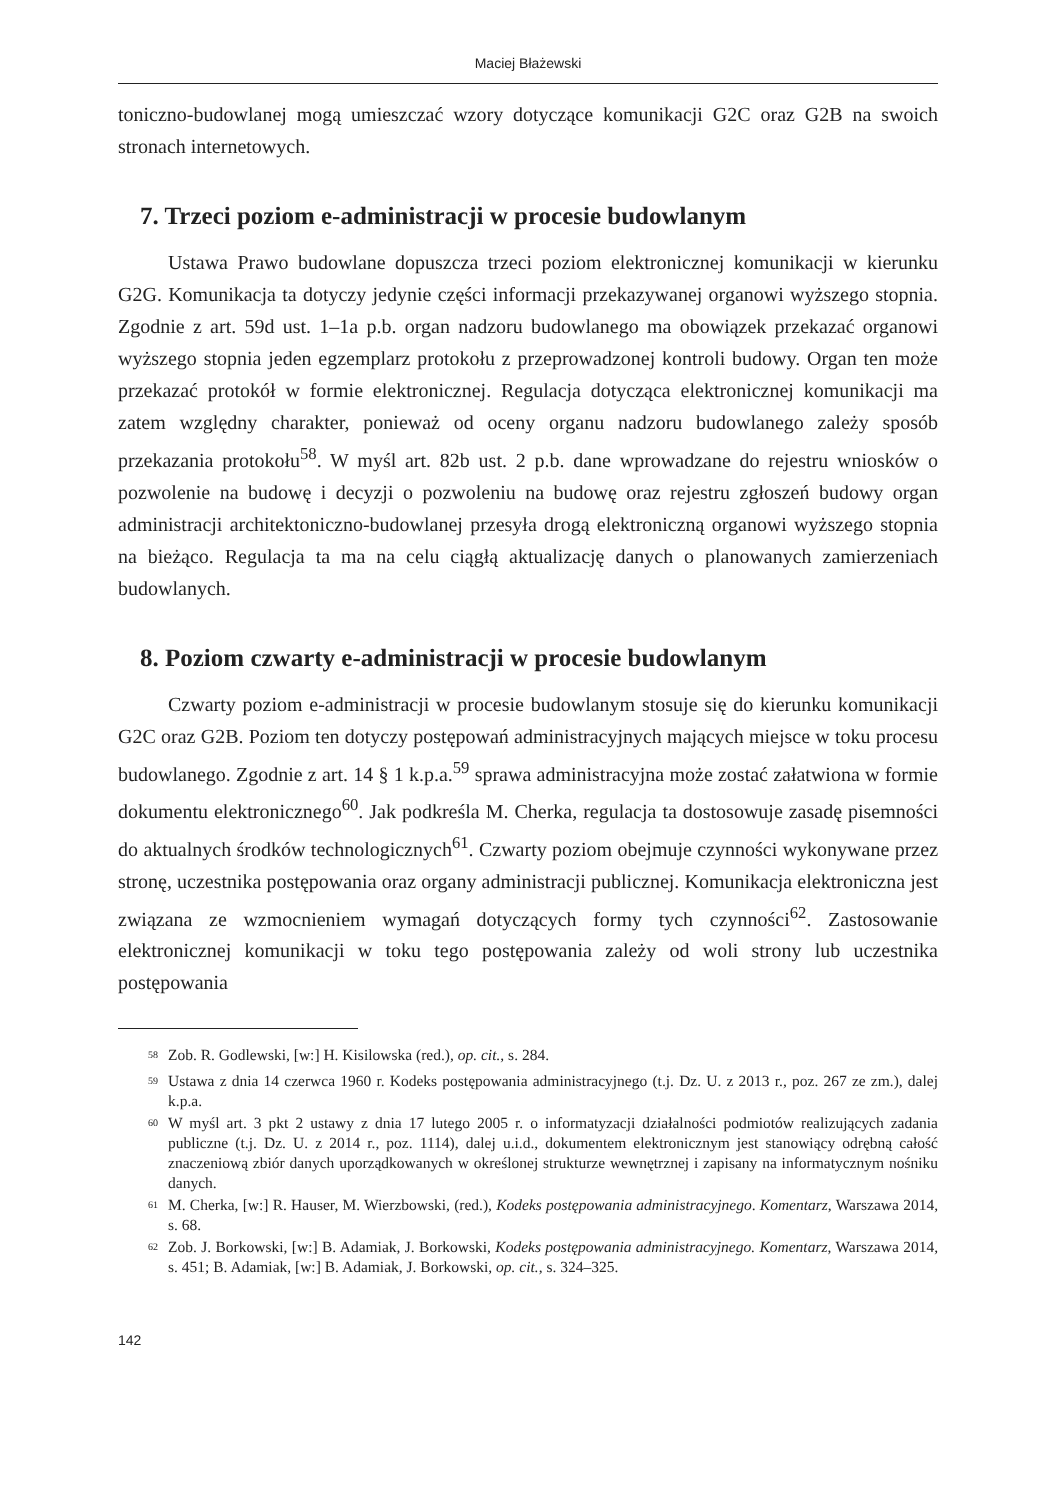Maciej Błażewski
toniczno-budowlanej mogą umieszczać wzory dotyczące komunikacji G2C oraz G2B na swoich stronach internetowych.
7. Trzeci poziom e-administracji w procesie budowlanym
Ustawa Prawo budowlane dopuszcza trzeci poziom elektronicznej komunikacji w kierunku G2G. Komunikacja ta dotyczy jedynie części informacji przekazywanej organowi wyższego stopnia. Zgodnie z art. 59d ust. 1–1a p.b. organ nadzoru budowlanego ma obowiązek przekazać organowi wyższego stopnia jeden egzemplarz protokołu z przeprowadzonej kontroli budowy. Organ ten może przekazać protokół w formie elektronicznej. Regulacja dotycząca elektronicznej komunikacji ma zatem względny charakter, ponieważ od oceny organu nadzoru budowlanego zależy sposób przekazania protokołu<sup>58</sup>. W myśl art. 82b ust. 2 p.b. dane wprowadzane do rejestru wniosków o pozwolenie na budowę i decyzji o pozwoleniu na budowę oraz rejestru zgłoszeń budowy organ administracji architektoniczno-budowlanej przesyła drogą elektroniczną organowi wyższego stopnia na bieżąco. Regulacja ta ma na celu ciągłą aktualizację danych o planowanych zamierzeniach budowlanych.
8. Poziom czwarty e-administracji w procesie budowlanym
Czwarty poziom e-administracji w procesie budowlanym stosuje się do kierunku komunikacji G2C oraz G2B. Poziom ten dotyczy postępowań administracyjnych mających miejsce w toku procesu budowlanego. Zgodnie z art. 14 § 1 k.p.a.<sup>59</sup> sprawa administracyjna może zostać załatwiona w formie dokumentu elektronicznego<sup>60</sup>. Jak podkreśla M. Cherka, regulacja ta dostosowuje zasadę pisemności do aktualnych środków technologicznych<sup>61</sup>. Czwarty poziom obejmuje czynności wykonywane przez stronę, uczestnika postępowania oraz organy administracji publicznej. Komunikacja elektroniczna jest związana ze wzmocnieniem wymagań dotyczących formy tych czynności<sup>62</sup>. Zastosowanie elektronicznej komunikacji w toku tego postępowania zależy od woli strony lub uczestnika postępowania
<sup>58</sup> Zob. R. Godlewski, [w:] H. Kisilowska (red.), op. cit., s. 284.
<sup>59</sup> Ustawa z dnia 14 czerwca 1960 r. Kodeks postępowania administracyjnego (t.j. Dz. U. z 2013 r., poz. 267 ze zm.), dalej k.p.a.
<sup>60</sup> W myśl art. 3 pkt 2 ustawy z dnia 17 lutego 2005 r. o informatyzacji działalności podmiotów realizujących zadania publiczne (t.j. Dz. U. z 2014 r., poz. 1114), dalej u.i.d., dokumentem elektronicznym jest stanowiący odrębną całość znaczeniową zbiór danych uporządkowanych w określonej strukturze wewnętrznej i zapisany na informatycznym nośniku danych.
<sup>61</sup> M. Cherka, [w:] R. Hauser, M. Wierzbowski, (red.), Kodeks postępowania administracyjnego. Komentarz, Warszawa 2014, s. 68.
<sup>62</sup> Zob. J. Borkowski, [w:] B. Adamiak, J. Borkowski, Kodeks postępowania administracyjnego. Komentarz, Warszawa 2014, s. 451; B. Adamiak, [w:] B. Adamiak, J. Borkowski, op. cit., s. 324–325.
142